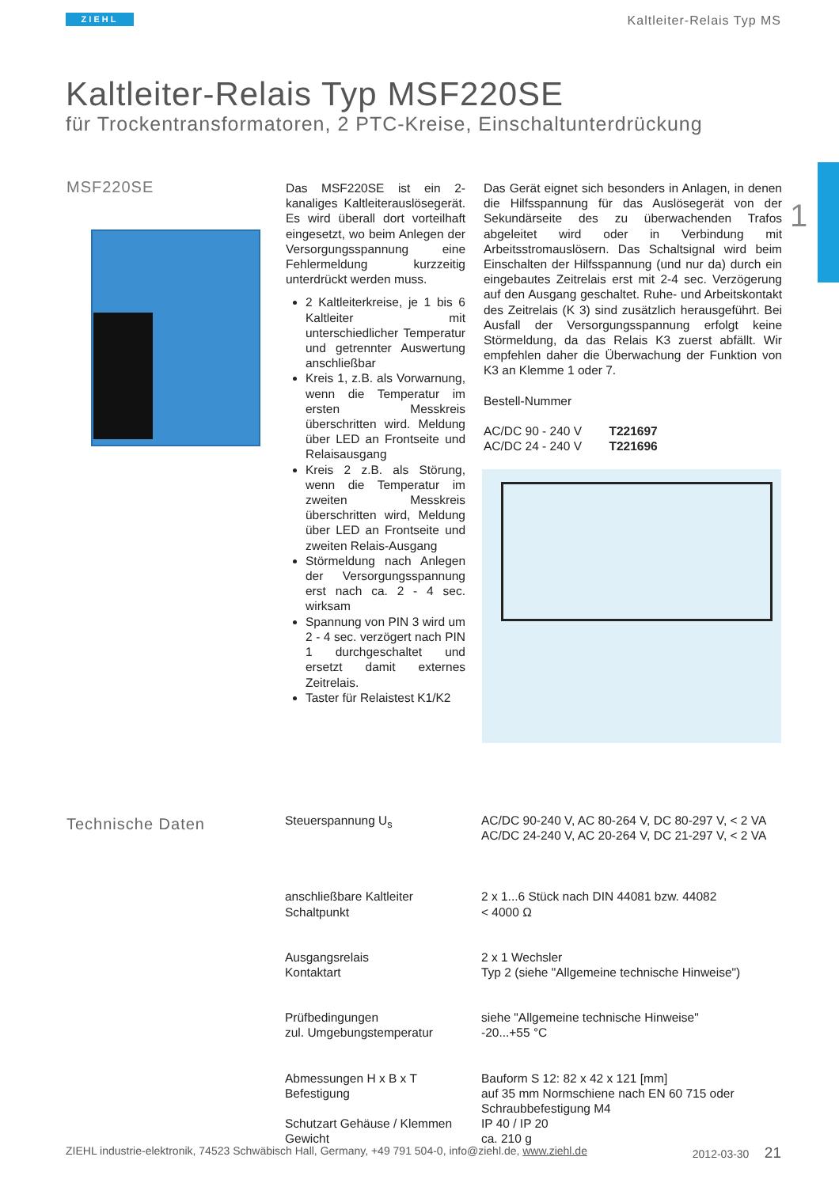ZIEHL Kaltleiter-Relais Typ MS
1
Kaltleiter-Relais Typ MSF220SE
für Trockentransformatoren, 2 PTC-Kreise, Einschaltunterdrückung
MSF220SE
Das MSF220SE ist ein 2-kanaliges Kaltleiterauslösegerät. Es wird überall dort vorteilhaft eingesetzt, wo beim Anlegen der Versorgungsspannung eine Fehlermeldung kurzzeitig unterdrückt werden muss.
2 Kaltleiterkreise, je 1 bis 6 Kaltleiter mit unterschiedlicher Temperatur und getrennter Auswertung anschließbar
Kreis 1, z.B. als Vorwarnung, wenn die Temperatur im ersten Messkreis überschritten wird. Meldung über LED an Frontseite und Relaisausgang
Kreis 2 z.B. als Störung, wenn die Temperatur im zweiten Messkreis überschritten wird, Meldung über LED an Frontseite und zweiten Relais-Ausgang
Störmeldung nach Anlegen der Versorgungsspannung erst nach ca. 2 - 4 sec. wirksam
Spannung von PIN 3 wird um 2 - 4 sec. verzögert nach PIN 1 durchgeschaltet und ersetzt damit externes Zeitrelais.
Taster für Relaistest K1/K2
Das Gerät eignet sich besonders in Anlagen, in denen die Hilfsspannung für das Auslösegerät von der Sekundärseite des zu überwachenden Trafos abgeleitet wird oder in Verbindung mit Arbeitsstromauslösern. Das Schaltsignal wird beim Einschalten der Hilfsspannung (und nur da) durch ein eingebautes Zeitrelais erst mit 2-4 sec. Verzögerung auf den Ausgang geschaltet. Ruhe- und Arbeitskontakt des Zeitrelais (K 3) sind zusätzlich herausgeführt. Bei Ausfall der Versorgungsspannung erfolgt keine Störmeldung, da das Relais K3 zuerst abfällt. Wir empfehlen daher die Überwachung der Funktion von K3 an Klemme 1 oder 7.
Bestell-Nummer
AC/DC 90 - 240 V T221697
AC/DC 24 - 240 V T221696
Technische Daten
| Steuerspannung U<sub>s</sub> | AC/DC 90-240 V, AC 80-264 V, DC 80-297 V, < 2 VA AC/DC 24-240 V, AC 20-264 V, DC 21-297 V, < 2 VA |
| anschließbare Kaltleiter Schaltpunkt | 2 x 1...6 Stück nach DIN 44081 bzw. 44082 < 4000 Ω |
| Ausgangsrelais Kontaktart | 2 x 1 Wechsler Typ 2 (siehe "Allgemeine technische Hinweise") |
| Prüfbedingungen zul. Umgebungstemperatur | siehe "Allgemeine technische Hinweise" -20...+55 °C |
| Abmessungen H x B x T Befestigung | Bauform S 12: 82 x 42 x 121 [mm] auf 35 mm Normschiene nach EN 60 715 oder Schraubbefestigung M4 |
| Schutzart Gehäuse / Klemmen Gewicht | IP 40 / IP 20 ca. 210 g |
ZIEHL industrie-elektronik, 74523 Schwäbisch Hall, Germany, +49 791 504-0, info@ziehl.de, www.ziehl.de 2012-03-30 21